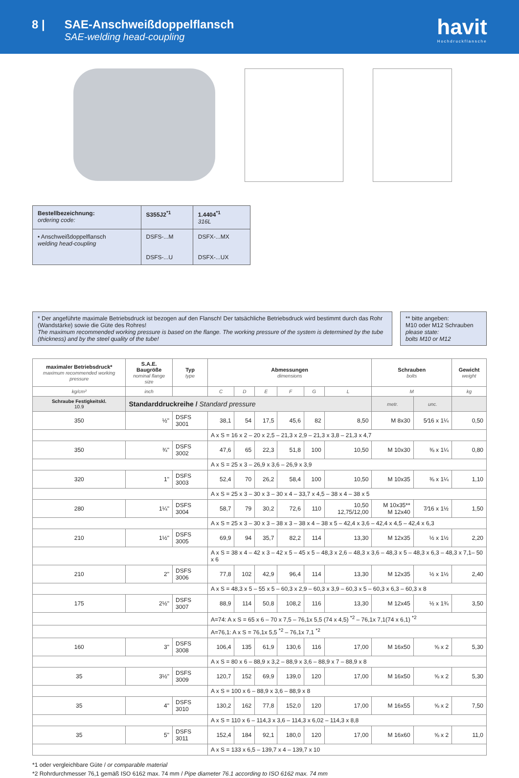8 | SAE-Anschweißdoppelflansch
SAE-welding head-coupling
havit
Hochdruckflansche
| Bestellbezeichnung: ordering code: | S355J2<sup>*1</sup> | 1.4404<sup>*1</sup> 316L |
| • Anschweißdoppelflansch welding head-coupling | DSFS-...M DSFS-...U | DSFX-...MX DSFX-...UX |
* Der angeführte maximale Betriebsdruck ist bezogen auf den Flansch! Der tatsächliche Betriebsdruck wird bestimmt durch das Rohr (Wandstärke) sowie die Güte des Rohres!
The maximum recommended working pressure is based on the flange. The working pressure of the system is determined by the tube (thickness) and by the steel quality of the tube!
** bitte angeben:
M10 oder M12 Schrauben
please state:
bolts M10 or M12
| maximaler Betriebsdruck* maximum recommended working pressure | S.A.E. Baugröße nominal flange size | Typ type | Abmessungen dimensions | | | | | | Schrauben bolts | | Gewicht weight |
| --- | --- | --- | --- | --- | --- | --- | --- | --- | --- | --- | --- |
| kg/cm² | inch | | C | D | E | F | G | L | M | | kg |
| Schraube Festigkeitskl. 10.9 | Standarddruckreihe / Standard pressure | | | | | | | | metr. | unc. | |
| 350 | ½" | DSFS 3001 | 38,1 | 54 | 17,5 | 45,6 | 82 | 8,50 | M 8x30 | 5⁄16 x 1¼ | 0,50 |
| | | | A x S = 16 x 2 – 20 x 2,5 – 21,3 x 2,9 – 21,3 x 3,8 – 21,3 x 4,7 | | | | | | | | |
| 350 | ¾" | DSFS 3002 | 47,6 | 65 | 22,3 | 51,8 | 100 | 10,50 | M 10x30 | ⅜ x 1¼ | 0,80 |
| | | | A x S = 25 x 3 – 26,9 x 3,6 – 26,9 x 3,9 | | | | | | | | |
| 320 | 1" | DSFS 3003 | 52,4 | 70 | 26,2 | 58,4 | 100 | 10,50 | M 10x35 | ⅜ x 1¼ | 1,10 |
| | | | A x S = 25 x 3 – 30 x 3 – 30 x 4 – 33,7 x 4,5 – 38 x 4 – 38 x 5 | | | | | | | | |
| 280 | 1¼" | DSFS 3004 | 58,7 | 79 | 30,2 | 72,6 | 110 | 10,50 12,75/12,00 | M 10x35** M 12x40 | 7⁄16 x 1½ | 1,50 |
| | | | A x S = 25 x 3 – 30 x 3 – 38 x 3 – 38 x 4 – 38 x 5 – 42,4 x 3,6 – 42,4 x 4,5 – 42,4 x 6,3 | | | | | | | | |
| 210 | 1½" | DSFS 3005 | 69,9 | 94 | 35,7 | 82,2 | 114 | 13,30 | M 12x35 | ½ x 1½ | 2,20 |
| | | | A x S = 38 x 4 – 42 x 3 – 42 x 5 – 45 x 5 – 48,3 x 2,6 – 48,3 x 3,6 – 48,3 x 5 – 48,3 x 6,3 – 48,3 x 7,1– 50 x 6 | | | | | | | | |
| 210 | 2" | DSFS 3006 | 77,8 | 102 | 42,9 | 96,4 | 114 | 13,30 | M 12x35 | ½ x 1½ | 2,40 |
| | | | A x S = 48,3 x 5 – 55 x 5 – 60,3 x 2,9 – 60,3 x 3,9 – 60,3 x 5 – 60,3 x 6,3 – 60,3 x 8 | | | | | | | | |
| 175 | 2½" | DSFS 3007 | 88,9 | 114 | 50,8 | 108,2 | 116 | 13,30 | M 12x45 | ½ x 1¾ | 3,50 |
| | | | A=74: A x S = 65 x 6 – 70 x 7,5 – 76,1x 5,5 (74 x 4,5) <sup>*2</sup> – 76,1x 7,1(74 x 6,1) <sup>*2</sup> | | | | | | | | |
| | | | A=76,1: A x S = 76,1x 5,5 <sup>*2</sup> – 76,1x 7,1 <sup>*2</sup> | | | | | | | | |
| 160 | 3" | DSFS 3008 | 106,4 | 135 | 61,9 | 130,6 | 116 | 17,00 | M 16x50 | ⅝ x 2 | 5,30 |
| | | | A x S = 80 x 6 – 88,9 x 3,2 – 88,9 x 3,6 – 88,9 x 7 – 88,9 x 8 | | | | | | | | |
| 35 | 3½" | DSFS 3009 | 120,7 | 152 | 69,9 | 139,0 | 120 | 17,00 | M 16x50 | ⅝ x 2 | 5,30 |
| | | | A x S = 100 x 6 – 88,9 x 3,6 – 88,9 x 8 | | | | | | | | |
| 35 | 4" | DSFS 3010 | 130,2 | 162 | 77,8 | 152,0 | 120 | 17,00 | M 16x55 | ⅝ x 2 | 7,50 |
| | | | A x S = 110 x 6 – 114,3 x 3,6 – 114,3 x 6,02 – 114,3 x 8,8 | | | | | | | | |
| 35 | 5" | DSFS 3011 | 152,4 | 184 | 92,1 | 180,0 | 120 | 17,00 | M 16x60 | ⅝ x 2 | 11,0 |
| | | | A x S = 133 x 6,5 – 139,7 x 4 – 139,7 x 10 | | | | | | | | |
*1 oder vergleichbare Güte / or comparable material
*2 Rohrdurchmesser 76,1 gemäß ISO 6162 max. 74 mm / Pipe diameter 76.1 according to ISO 6162 max. 74 mm